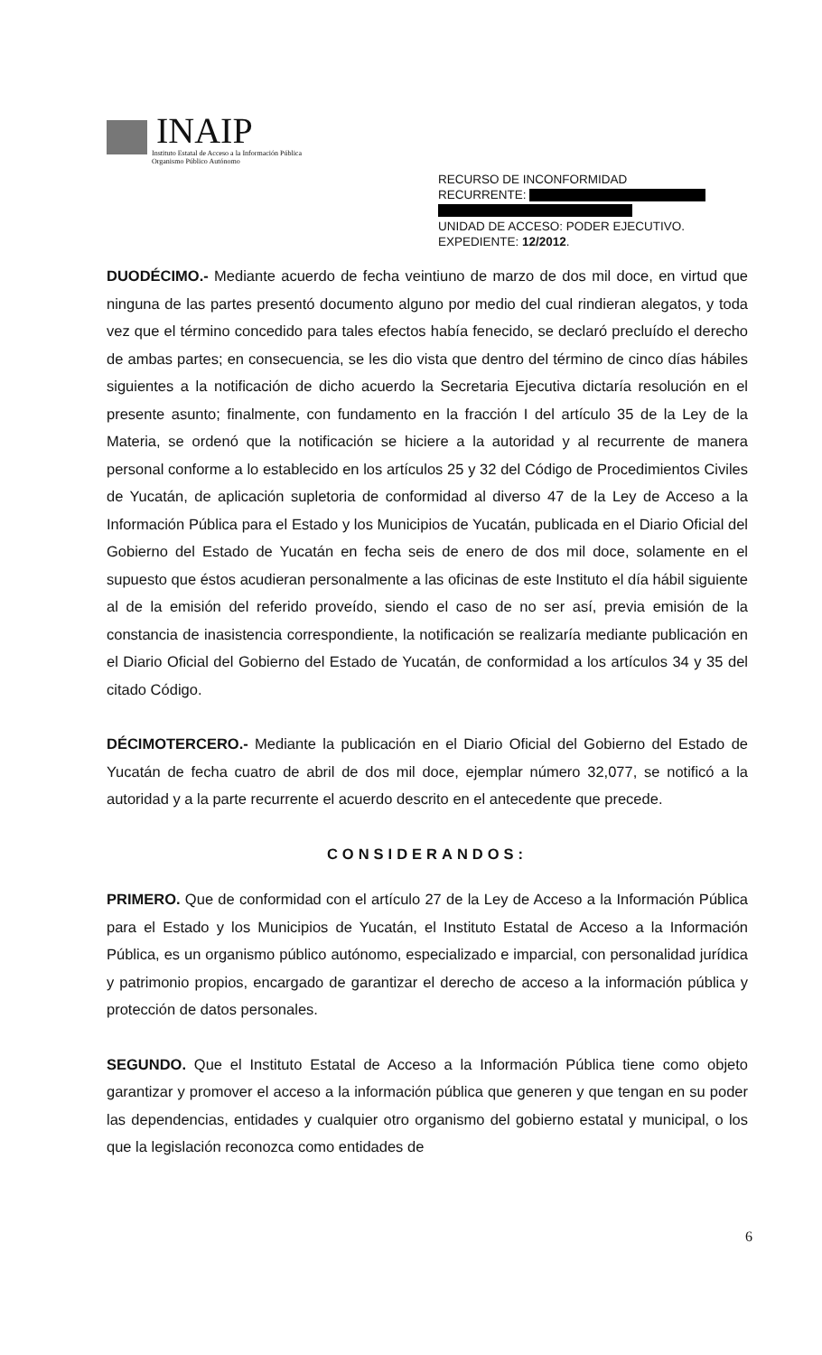INAIP
Instituto Estatal de Acceso a la Información Pública
Organismo Público Autónomo
RECURSO DE INCONFORMIDAD
RECURRENTE: UNIDAD DE ACCESO: PODER EJECUTIVO.
EXPEDIENTE: 12/2012.
DUODÉCIMO.- Mediante acuerdo de fecha veintiuno de marzo de dos mil doce, en virtud que ninguna de las partes presentó documento alguno por medio del cual rindieran alegatos, y toda vez que el término concedido para tales efectos había fenecido, se declaró precluído el derecho de ambas partes; en consecuencia, se les dio vista que dentro del término de cinco días hábiles siguientes a la notificación de dicho acuerdo la Secretaria Ejecutiva dictaría resolución en el presente asunto; finalmente, con fundamento en la fracción I del artículo 35 de la Ley de la Materia, se ordenó que la notificación se hiciere a la autoridad y al recurrente de manera personal conforme a lo establecido en los artículos 25 y 32 del Código de Procedimientos Civiles de Yucatán, de aplicación supletoria de conformidad al diverso 47 de la Ley de Acceso a la Información Pública para el Estado y los Municipios de Yucatán, publicada en el Diario Oficial del Gobierno del Estado de Yucatán en fecha seis de enero de dos mil doce, solamente en el supuesto que éstos acudieran personalmente a las oficinas de este Instituto el día hábil siguiente al de la emisión del referido proveído, siendo el caso de no ser así, previa emisión de la constancia de inasistencia correspondiente, la notificación se realizaría mediante publicación en el Diario Oficial del Gobierno del Estado de Yucatán, de conformidad a los artículos 34 y 35 del citado Código.
DÉCIMOTERCERO.- Mediante la publicación en el Diario Oficial del Gobierno del Estado de Yucatán de fecha cuatro de abril de dos mil doce, ejemplar número 32,077, se notificó a la autoridad y a la parte recurrente el acuerdo descrito en el antecedente que precede.
CONSIDERANDOS:
PRIMERO. Que de conformidad con el artículo 27 de la Ley de Acceso a la Información Pública para el Estado y los Municipios de Yucatán, el Instituto Estatal de Acceso a la Información Pública, es un organismo público autónomo, especializado e imparcial, con personalidad jurídica y patrimonio propios, encargado de garantizar el derecho de acceso a la información pública y protección de datos personales.
SEGUNDO. Que el Instituto Estatal de Acceso a la Información Pública tiene como objeto garantizar y promover el acceso a la información pública que generen y que tengan en su poder las dependencias, entidades y cualquier otro organismo del gobierno estatal y municipal, o los que la legislación reconozca como entidades de
6